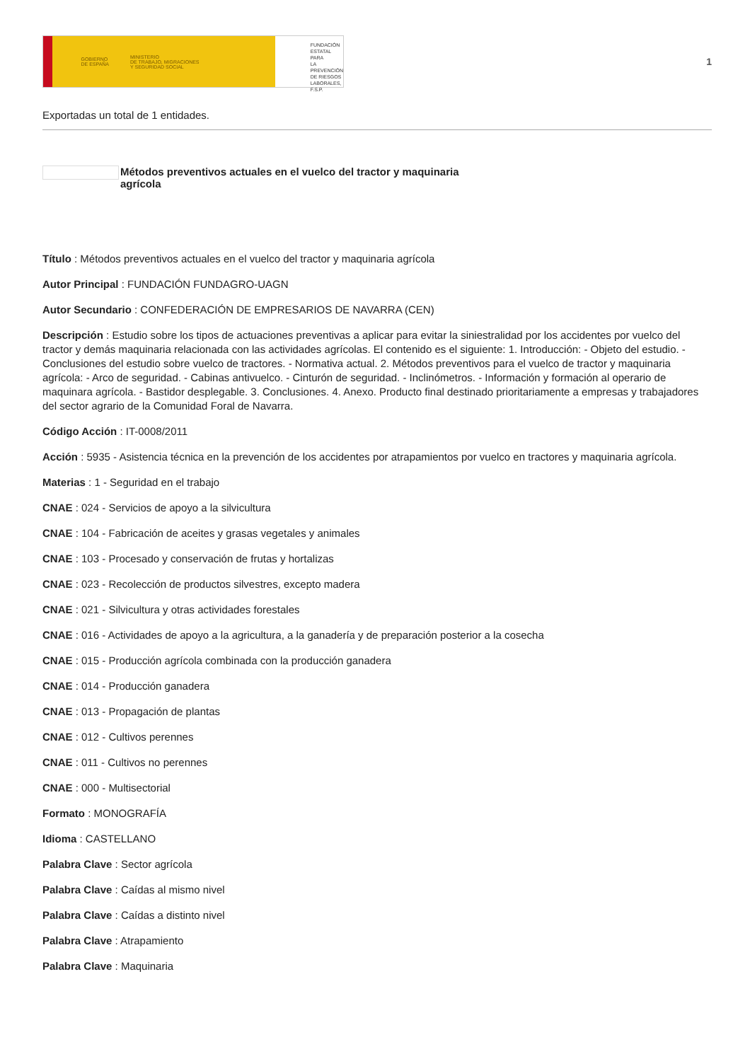GOBIERNO
DE ESPAÑA MINISTERIO
DE TRABAJO, MIGRACIONES
Y SEGURIDAD SOCIAL
FUNDACIÓN
ESTATAL PARA
LA PREVENCIÓN
DE RIESGOS
LABORALES, F.S.P.
1
Exportadas un total de 1 entidades.
Métodos preventivos actuales en el vuelco del tractor y maquinaria
agrícola
Título : Métodos preventivos actuales en el vuelco del tractor y maquinaria agrícola
Autor Principal : FUNDACIÓN FUNDAGRO-UAGN
Autor Secundario : CONFEDERACIÓN DE EMPRESARIOS DE NAVARRA (CEN)
Descripción : Estudio sobre los tipos de actuaciones preventivas a aplicar para evitar la siniestralidad por los accidentes por vuelco del tractor y demás maquinaria relacionada con las actividades agrícolas. El contenido es el siguiente: 1. Introducción: - Objeto del estudio. - Conclusiones del estudio sobre vuelco de tractores. - Normativa actual. 2. Métodos preventivos para el vuelco de tractor y maquinaria agrícola: - Arco de seguridad. - Cabinas antivuelco. - Cinturón de seguridad. - Inclinómetros. - Información y formación al operario de maquinara agrícola. - Bastidor desplegable. 3. Conclusiones. 4. Anexo. Producto final destinado prioritariamente a empresas y trabajadores del sector agrario de la Comunidad Foral de Navarra.
Código Acción : IT-0008/2011
Acción : 5935 - Asistencia técnica en la prevención de los accidentes por atrapamientos por vuelco en tractores y maquinaria agrícola.
Materias : 1 - Seguridad en el trabajo
CNAE : 024 - Servicios de apoyo a la silvicultura
CNAE : 104 - Fabricación de aceites y grasas vegetales y animales
CNAE : 103 - Procesado y conservación de frutas y hortalizas
CNAE : 023 - Recolección de productos silvestres, excepto madera
CNAE : 021 - Silvicultura y otras actividades forestales
CNAE : 016 - Actividades de apoyo a la agricultura, a la ganadería y de preparación posterior a la cosecha
CNAE : 015 - Producción agrícola combinada con la producción ganadera
CNAE : 014 - Producción ganadera
CNAE : 013 - Propagación de plantas
CNAE : 012 - Cultivos perennes
CNAE : 011 - Cultivos no perennes
CNAE : 000 - Multisectorial
Formato : MONOGRAFÍA
Idioma : CASTELLANO
Palabra Clave : Sector agrícola
Palabra Clave : Caídas al mismo nivel
Palabra Clave : Caídas a distinto nivel
Palabra Clave : Atrapamiento
Palabra Clave : Maquinaria